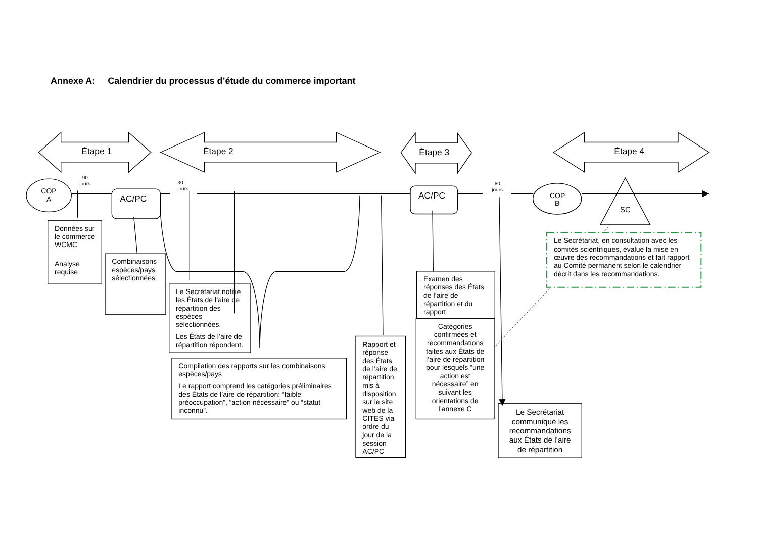Annexe A: Calendrier du processus d’étude du commerce important
Étape 1
Étape 2
Étape 3
Étape 4
COP
A
90
jours
AC/PC
30
jours
AC/PC
60
jours
COP
B
SC
Données sur le commerce WCMC Analyse requise
Combinaisons espèces/pays sélectionnées
Le Secrétariat notifie les États de l’aire de répartition des espèces sélectionnées. Les États de l’aire de répartition répondent.
Compilation des rapports sur les combinaisons espèces/pays Le rapport comprend les catégories préliminaires des États de l’aire de répartition: “faible préoccupation”, “action nécessaire” ou “statut inconnu”.
Rapport et réponse des États de l’aire de répartition mis à disposition sur le site web de la CITES via ordre du jour de la session AC/PC
Examen des réponses des États de l’aire de répartition et du rapport
Catégories confirmées et recommandations faites aux États de l’aire de répartition pour lesquels “une action est nécessaire” en suivant les orientations de l’annexe C
Le Secrétariat communique les recommandations aux États de l’aire de répartition
Le Secrétariat, en consultation avec les comités scientifiques, évalue la mise en œuvre des recommandations et fait rapport au Comité permanent selon le calendrier décrit dans les recommandations.